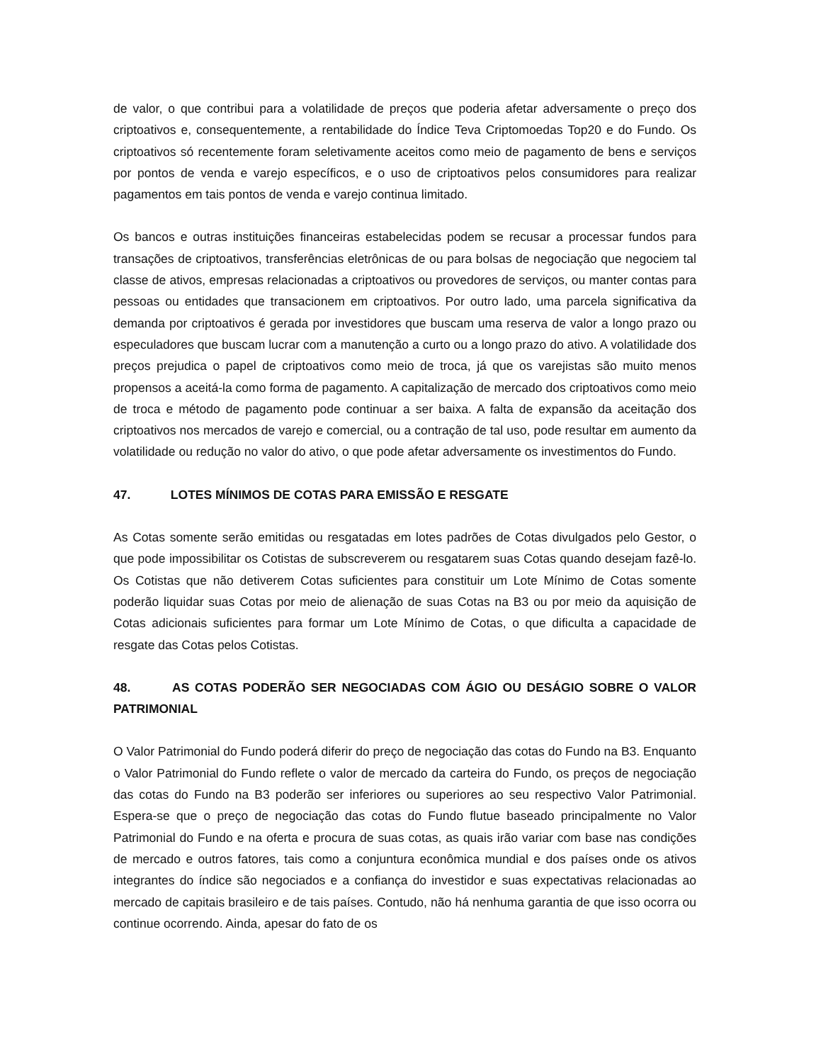de valor, o que contribui para a volatilidade de preços que poderia afetar adversamente o preço dos criptoativos e, consequentemente, a rentabilidade do Índice Teva Criptomoedas Top20 e do Fundo. Os criptoativos só recentemente foram seletivamente aceitos como meio de pagamento de bens e serviços por pontos de venda e varejo específicos, e o uso de criptoativos pelos consumidores para realizar pagamentos em tais pontos de venda e varejo continua limitado.
Os bancos e outras instituições financeiras estabelecidas podem se recusar a processar fundos para transações de criptoativos, transferências eletrônicas de ou para bolsas de negociação que negociem tal classe de ativos, empresas relacionadas a criptoativos ou provedores de serviços, ou manter contas para pessoas ou entidades que transacionem em criptoativos. Por outro lado, uma parcela significativa da demanda por criptoativos é gerada por investidores que buscam uma reserva de valor a longo prazo ou especuladores que buscam lucrar com a manutenção a curto ou a longo prazo do ativo. A volatilidade dos preços prejudica o papel de criptoativos como meio de troca, já que os varejistas são muito menos propensos a aceitá-la como forma de pagamento. A capitalização de mercado dos criptoativos como meio de troca e método de pagamento pode continuar a ser baixa. A falta de expansão da aceitação dos criptoativos nos mercados de varejo e comercial, ou a contração de tal uso, pode resultar em aumento da volatilidade ou redução no valor do ativo, o que pode afetar adversamente os investimentos do Fundo.
47. LOTES MÍNIMOS DE COTAS PARA EMISSÃO E RESGATE
As Cotas somente serão emitidas ou resgatadas em lotes padrões de Cotas divulgados pelo Gestor, o que pode impossibilitar os Cotistas de subscreverem ou resgatarem suas Cotas quando desejam fazê-lo. Os Cotistas que não detiverem Cotas suficientes para constituir um Lote Mínimo de Cotas somente poderão liquidar suas Cotas por meio de alienação de suas Cotas na B3 ou por meio da aquisição de Cotas adicionais suficientes para formar um Lote Mínimo de Cotas, o que dificulta a capacidade de resgate das Cotas pelos Cotistas.
48. AS COTAS PODERÃO SER NEGOCIADAS COM ÁGIO OU DESÁGIO SOBRE O VALOR PATRIMONIAL
O Valor Patrimonial do Fundo poderá diferir do preço de negociação das cotas do Fundo na B3. Enquanto o Valor Patrimonial do Fundo reflete o valor de mercado da carteira do Fundo, os preços de negociação das cotas do Fundo na B3 poderão ser inferiores ou superiores ao seu respectivo Valor Patrimonial. Espera-se que o preço de negociação das cotas do Fundo flutue baseado principalmente no Valor Patrimonial do Fundo e na oferta e procura de suas cotas, as quais irão variar com base nas condições de mercado e outros fatores, tais como a conjuntura econômica mundial e dos países onde os ativos integrantes do índice são negociados e a confiança do investidor e suas expectativas relacionadas ao mercado de capitais brasileiro e de tais países. Contudo, não há nenhuma garantia de que isso ocorra ou continue ocorrendo. Ainda, apesar do fato de os